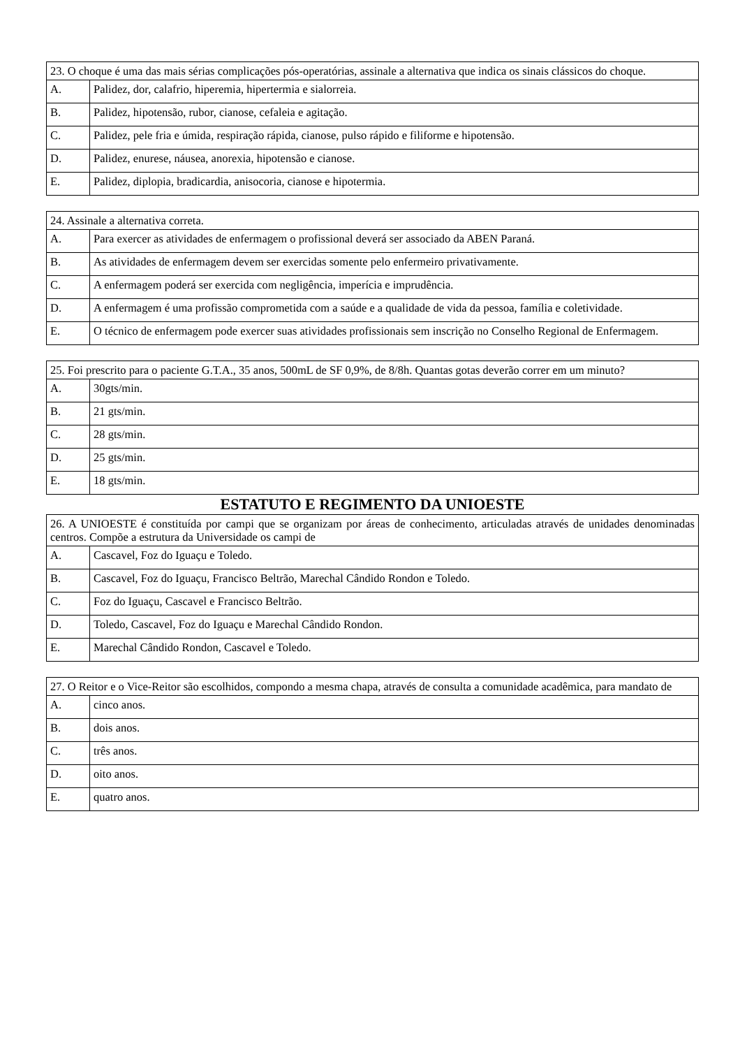| 23. O choque é uma das mais sérias complicações pós-operatórias, assinale a alternativa que indica os sinais clássicos do choque. | |
| A. | Palidez, dor, calafrio, hiperemia, hipertermia e sialorreia. |
| B. | Palidez, hipotensão, rubor, cianose, cefaleia e agitação. |
| C. | Palidez, pele fria e úmida, respiração rápida, cianose, pulso rápido e filiforme e hipotensão. |
| D. | Palidez, enurese, náusea, anorexia, hipotensão e cianose. |
| E. | Palidez, diplopia, bradicardia, anisocoria, cianose e hipotermia. |
| 24. Assinale a alternativa correta. | |
| A. | Para exercer as atividades de enfermagem o profissional deverá ser associado da ABEN Paraná. |
| B. | As atividades de enfermagem devem ser exercidas somente pelo enfermeiro privativamente. |
| C. | A enfermagem poderá ser exercida com negligência, imperícia e imprudência. |
| D. | A enfermagem é uma profissão comprometida com a saúde e a qualidade de vida da pessoa, família e coletividade. |
| E. | O técnico de enfermagem pode exercer suas atividades profissionais sem inscrição no Conselho Regional de Enfermagem. |
| 25. Foi prescrito para o paciente G.T.A., 35 anos, 500mL de SF 0,9%, de 8/8h. Quantas gotas deverão correr em um minuto? | |
| A. | 30gts/min. |
| B. | 21 gts/min. |
| C. | 28 gts/min. |
| D. | 25 gts/min. |
| E. | 18 gts/min. |
ESTATUTO E REGIMENTO DA UNIOESTE
| 26. A UNIOESTE é constituída por campi que se organizam por áreas de conhecimento, articuladas através de unidades denominadas centros. Compõe a estrutura da Universidade os campi de | |
| A. | Cascavel, Foz do Iguaçu e Toledo. |
| B. | Cascavel, Foz do Iguaçu, Francisco Beltrão, Marechal Cândido Rondon e Toledo. |
| C. | Foz do Iguaçu, Cascavel e Francisco Beltrão. |
| D. | Toledo, Cascavel, Foz do Iguaçu e Marechal Cândido Rondon. |
| E. | Marechal Cândido Rondon, Cascavel e Toledo. |
| 27. O Reitor e o Vice-Reitor são escolhidos, compondo a mesma chapa, através de consulta a comunidade acadêmica, para mandato de | |
| A. | cinco anos. |
| B. | dois anos. |
| C. | três anos. |
| D. | oito anos. |
| E. | quatro anos. |